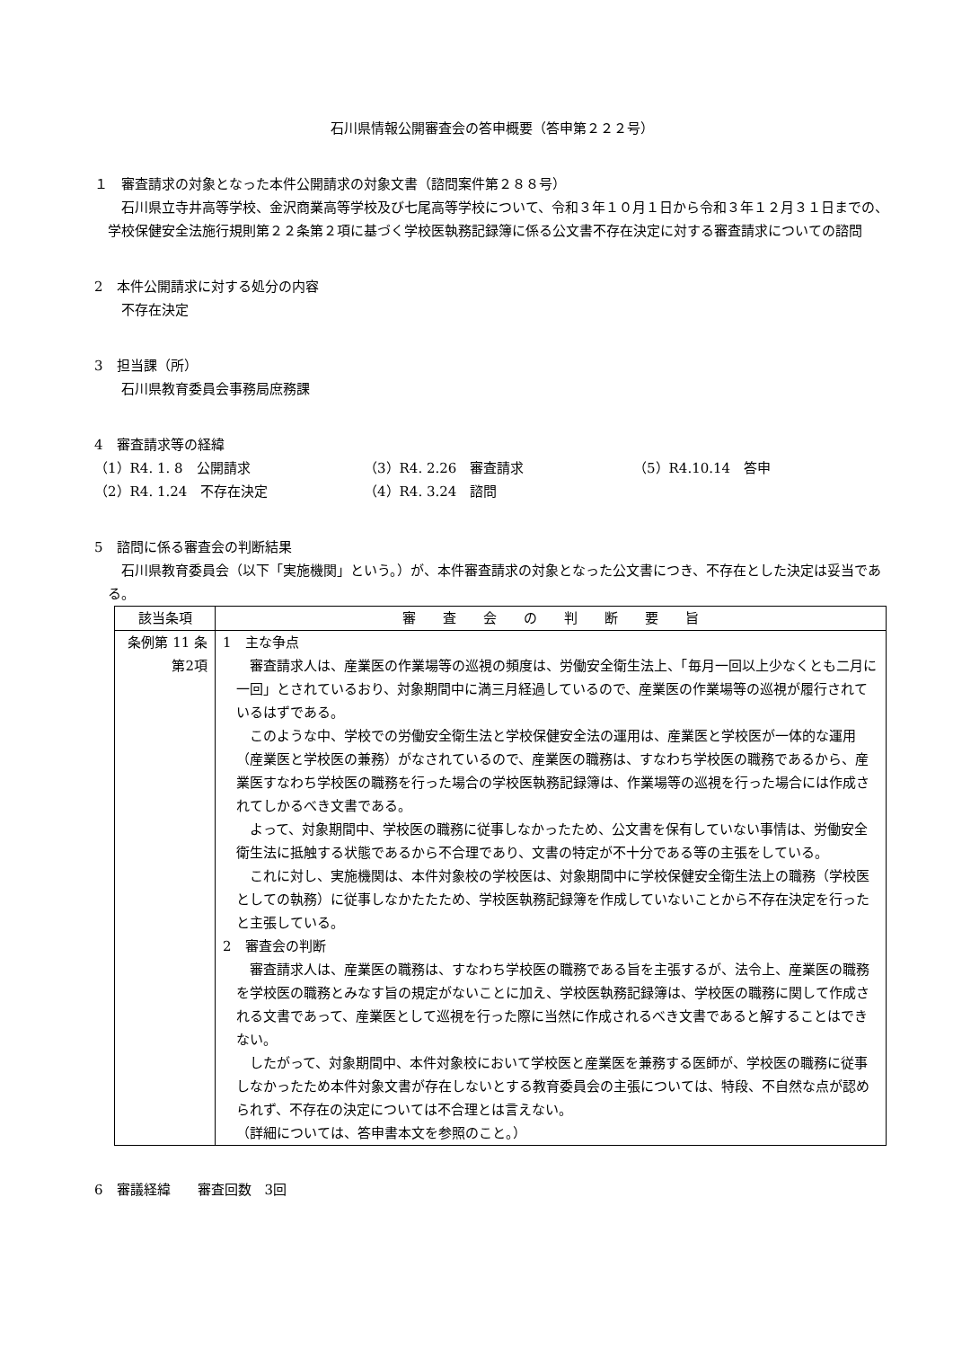石川県情報公開審査会の答申概要（答申第２２２号）
１　審査請求の対象となった本件公開請求の対象文書（諮問案件第２８８号）
石川県立寺井高等学校、金沢商業高等学校及び七尾高等学校について、令和３年１０月１日から令和３年１２月３１日までの、学校保健安全法施行規則第２２条第２項に基づく学校医執務記録簿に係る公文書不存在決定に対する審査請求についての諮問
2　本件公開請求に対する処分の内容
不存在決定
3　担当課（所）
石川県教育委員会事務局庶務課
4　審査請求等の経緯
（1）R4. 1. 8　公開請求 （3）R4. 2.26　審査請求 （5）R4.10.14　答申
（2）R4. 1.24　不存在決定 （4）R4. 3.24　諮問
5　諮問に係る審査会の判断結果
石川県教育委員会（以下「実施機関」という。）が、本件審査請求の対象となった公文書につき、不存在とした決定は妥当である。
| 該当条項 | 審 査 会 の 判 断 要 旨 |
| --- | --- |
| 条例第 11 条 第2項 | 1 主な争点 審査請求人は、産業医の作業場等の巡視の頻度は、労働安全衛生法上、「毎月一回以上少なくとも二月に一回」とされているおり、対象期間中に満三月経過しているので、産業医の作業場等の巡視が履行されているはずである。 このような中、学校での労働安全衛生法と学校保健安全法の運用は、産業医と学校医が一体的な運用（産業医と学校医の兼務）がなされているので、産業医の職務は、すなわち学校医の職務であるから、産業医すなわち学校医の職務を行った場合の学校医執務記録簿は、作業場等の巡視を行った場合には作成されてしかるべき文書である。 よって、対象期間中、学校医の職務に従事しなかったため、公文書を保有していない事情は、労働安全衛生法に抵触する状態であるから不合理であり、文書の特定が不十分である等の主張をしている。 これに対し、実施機関は、本件対象校の学校医は、対象期間中に学校保健安全衛生法上の職務（学校医としての執務）に従事しなかたたため、学校医執務記録簿を作成していないことから不存在決定を行ったと主張している。 2 審査会の判断 審査請求人は、産業医の職務は、すなわち学校医の職務である旨を主張するが、法令上、産業医の職務を学校医の職務とみなす旨の規定がないことに加え、学校医執務記録簿は、学校医の職務に関して作成される文書であって、産業医として巡視を行った際に当然に作成されるべき文書であると解することはできない。 したがって、対象期間中、本件対象校において学校医と産業医を兼務する医師が、学校医の職務に従事しなかったため本件対象文書が存在しないとする教育委員会の主張については、特段、不自然な点が認められず、不存在の決定については不合理とは言えない。 （詳細については、答申書本文を参照のこと。） |
6　審議経緯　　審査回数　3回